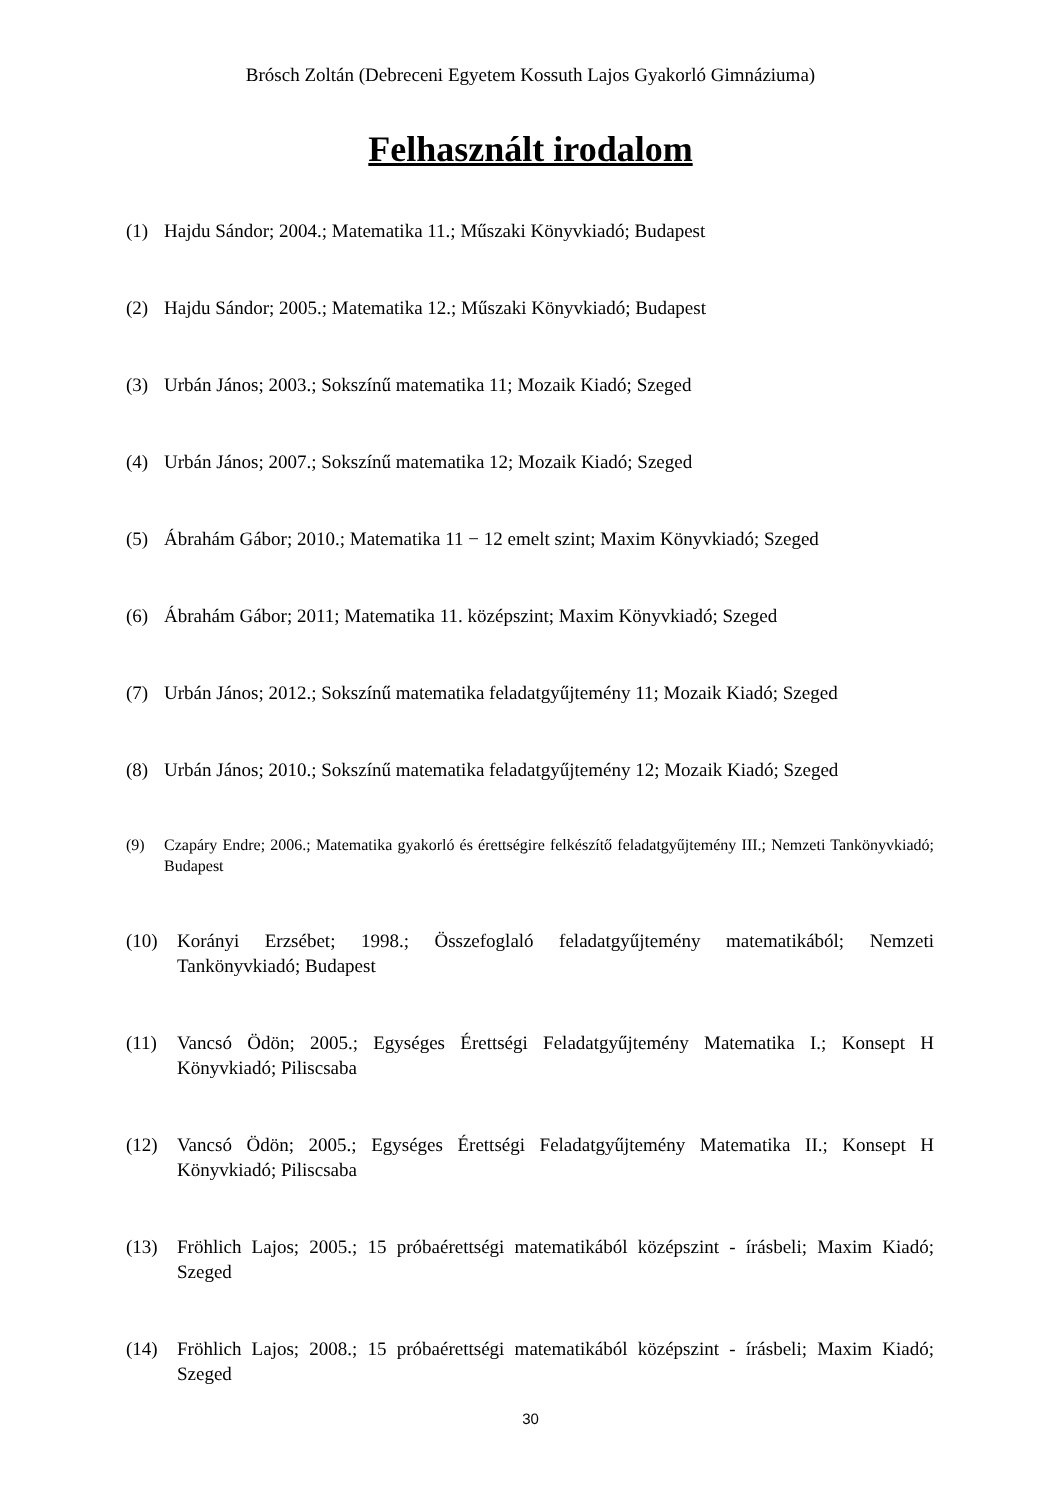Brósch Zoltán (Debreceni Egyetem Kossuth Lajos Gyakorló Gimnáziuma)
Felhasznált irodalom
(1) Hajdu Sándor; 2004.; Matematika 11.; Műszaki Könyvkiadó; Budapest
(2) Hajdu Sándor; 2005.; Matematika 12.; Műszaki Könyvkiadó; Budapest
(3) Urbán János; 2003.; Sokszínű matematika 11; Mozaik Kiadó; Szeged
(4) Urbán János; 2007.; Sokszínű matematika 12; Mozaik Kiadó; Szeged
(5) Ábrahám Gábor; 2010.; Matematika 11 − 12 emelt szint; Maxim Könyvkiadó; Szeged
(6) Ábrahám Gábor; 2011; Matematika 11. középszint; Maxim Könyvkiadó; Szeged
(7) Urbán János; 2012.; Sokszínű matematika feladatgyűjtemény 11; Mozaik Kiadó; Szeged
(8) Urbán János; 2010.; Sokszínű matematika feladatgyűjtemény 12; Mozaik Kiadó; Szeged
(9) Czapáry Endre; 2006.; Matematika gyakorló és érettségire felkészítő feladatgyűjtemény III.; Nemzeti Tankönyvkiadó; Budapest
(10) Korányi Erzsébet; 1998.; Összefoglaló feladatgyűjtemény matematikából; Nemzeti Tankönyvkiadó; Budapest
(11) Vancsó Ödön; 2005.; Egységes Érettségi Feladatgyűjtemény Matematika I.; Konsept H Könyvkiadó; Piliscsaba
(12) Vancsó Ödön; 2005.; Egységes Érettségi Feladatgyűjtemény Matematika II.; Konsept H Könyvkiadó; Piliscsaba
(13) Fröhlich Lajos; 2005.; 15 próbaérettségi matematikából középszint - írásbeli; Maxim Kiadó; Szeged
(14) Fröhlich Lajos; 2008.; 15 próbaérettségi matematikából középszint - írásbeli; Maxim Kiadó; Szeged
30